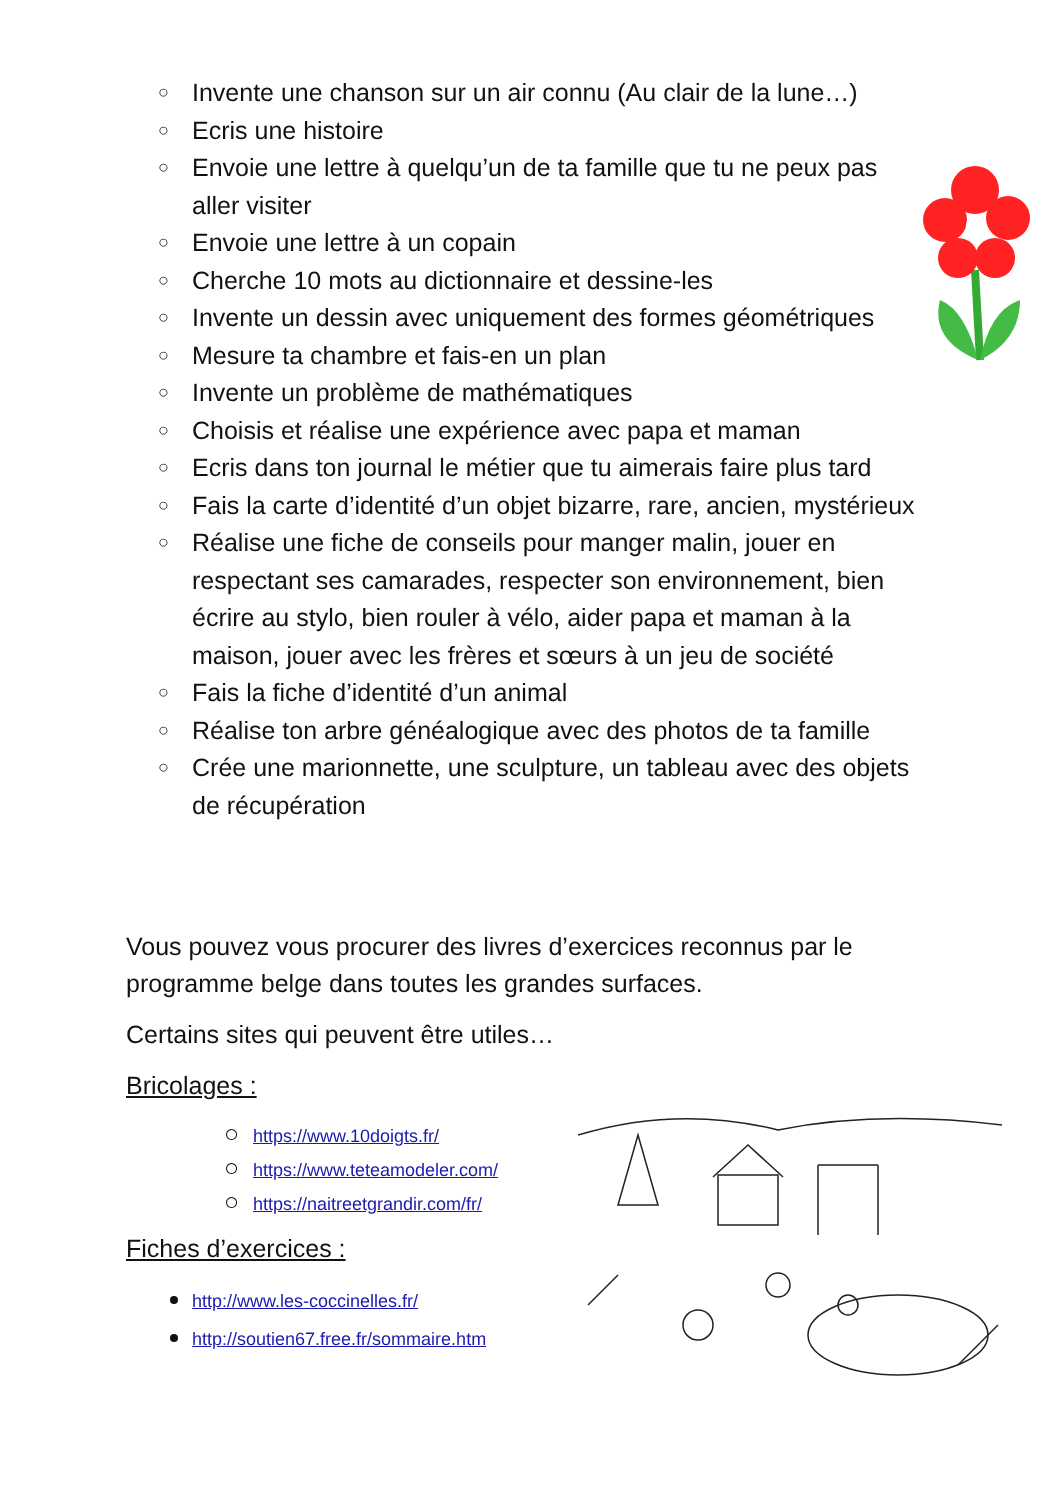○ Invente une chanson sur un air connu (Au clair de la lune…)
○ Ecris une histoire
○ Envoie une lettre à quelqu’un de ta famille que tu ne peux pas aller visiter
○ Envoie une lettre à un copain
○ Cherche 10 mots au dictionnaire et dessine-les
○ Invente un dessin avec uniquement des formes géométriques
○ Mesure ta chambre et fais-en un plan
○ Invente un problème de mathématiques
○ Choisis et réalise une expérience avec papa et maman
○ Ecris dans ton journal le métier que tu aimerais faire plus tard
○ Fais la carte d’identité d’un objet bizarre, rare, ancien, mystérieux
○ Réalise une fiche de conseils pour manger malin, jouer en respectant ses camarades, respecter son environnement, bien écrire au stylo, bien rouler à vélo, aider papa et maman à la maison, jouer avec les frères et sœurs à un jeu de société
○ Fais la fiche d’identité d’un animal
○ Réalise ton arbre généalogique avec des photos de ta famille
○ Crée une marionnette, une sculpture, un tableau avec des objets de récupération
Vous pouvez vous procurer des livres d’exercices reconnus par le programme belge dans toutes les grandes surfaces.
Certains sites qui peuvent être utiles…
Bricolages :
○ https://www.10doigts.fr/
○ https://www.teteamodeler.com/
○ https://naitreetgrandir.com/fr/
Fiches d’exercices :
http://www.les-coccinelles.fr/
http://soutien67.free.fr/sommaire.htm